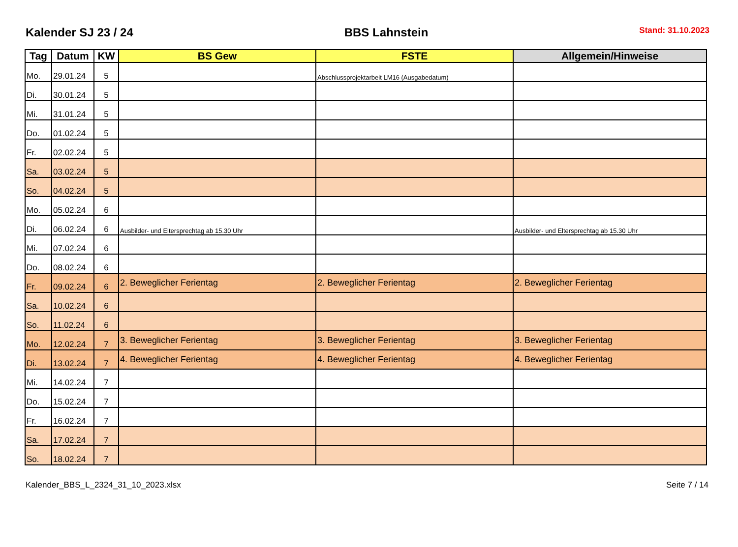Kalender SJ 23 / 24 BBS Lahnstein Stand: 31.10.2023
| Tag | Datum | KW | BS Gew | FSTE | Allgemein/Hinweise |
| --- | --- | --- | --- | --- | --- |
| Mo. | 29.01.24 | 5 | | Abschlussprojektarbeit LM16 (Ausgabedatum) | |
| Di. | 30.01.24 | 5 | | | |
| Mi. | 31.01.24 | 5 | | | |
| Do. | 01.02.24 | 5 | | | |
| Fr. | 02.02.24 | 5 | | | |
| Sa. | 03.02.24 | 5 | | | |
| So. | 04.02.24 | 5 | | | |
| Mo. | 05.02.24 | 6 | | | |
| Di. | 06.02.24 | 6 | Ausbilder- und Eltersprechtag ab 15.30 Uhr | | Ausbilder- und Eltersprechtag ab 15.30 Uhr |
| Mi. | 07.02.24 | 6 | | | |
| Do. | 08.02.24 | 6 | | | |
| Fr. | 09.02.24 | 6 | 2. Beweglicher Ferientag | 2. Beweglicher Ferientag | 2. Beweglicher Ferientag |
| Sa. | 10.02.24 | 6 | | | |
| So. | 11.02.24 | 6 | | | |
| Mo. | 12.02.24 | 7 | 3. Beweglicher Ferientag | 3. Beweglicher Ferientag | 3. Beweglicher Ferientag |
| Di. | 13.02.24 | 7 | 4. Beweglicher Ferientag | 4. Beweglicher Ferientag | 4. Beweglicher Ferientag |
| Mi. | 14.02.24 | 7 | | | |
| Do. | 15.02.24 | 7 | | | |
| Fr. | 16.02.24 | 7 | | | |
| Sa. | 17.02.24 | 7 | | | |
| So. | 18.02.24 | 7 | | | |
Kalender_BBS_L_2324_31_10_2023.xlsx Seite 7 / 14